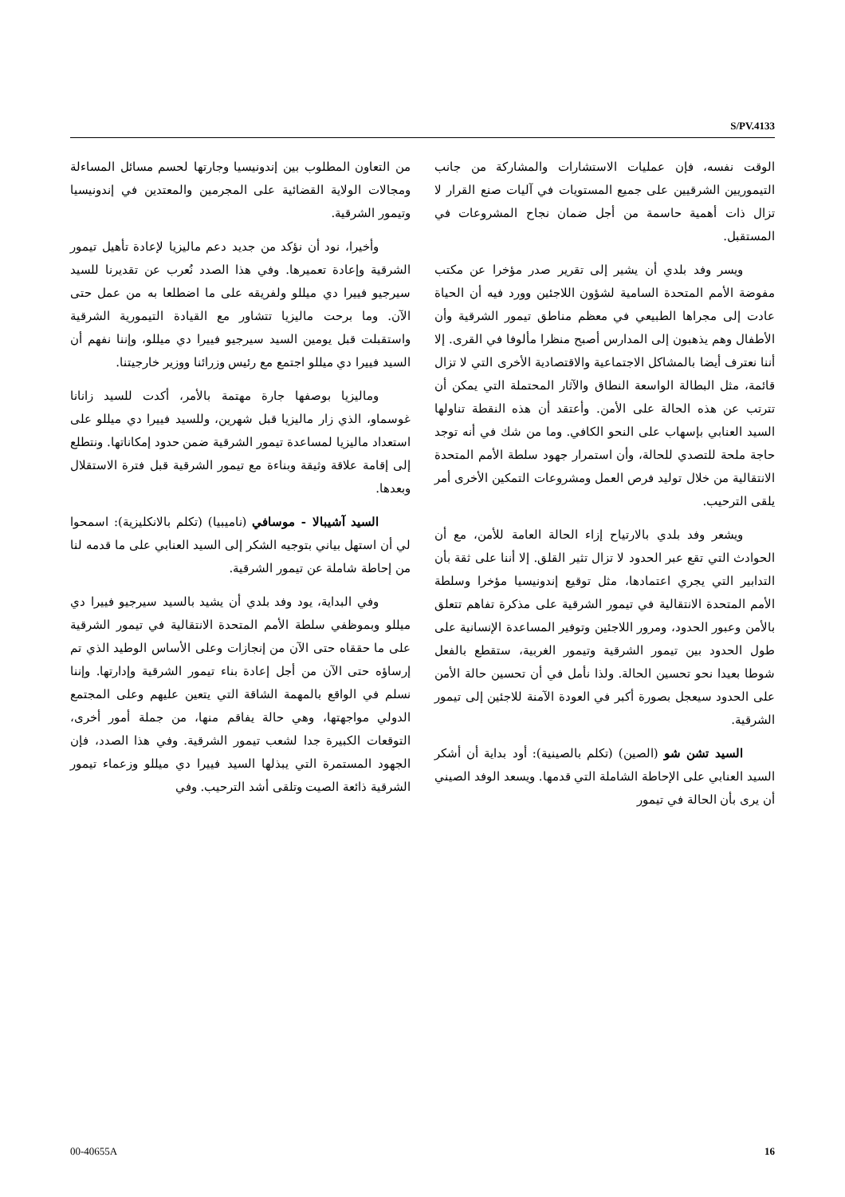S/PV.4133
من التعاون المطلوب بين إندونيسيا وجارتها لحسم مسائل المساءلة ومجالات الولاية القضائية على المجرمين والمعتدين في إندونيسيا وتيمور الشرقية.
وأخيرا، نود أن نؤكد من جديد دعم ماليزيا لإعادة تأهيل تيمور الشرقية وإعادة تعميرها. وفي هذا الصدد نُعرب عن تقديرنا للسيد سيرجيو فييرا دي ميللو ولفريقه على ما اضطلعا به من عمل حتى الآن. وما برحت ماليزيا تتشاور مع القيادة التيمورية الشرقية واستقبلت قبل يومين السيد سيرجيو فييرا دي ميللو، وإننا نفهم أن السيد فييرا دي ميللو اجتمع مع رئيس وزرائنا ووزير خارجيتنا.
وماليزيا بوصفها جارة مهتمة بالأمر، أكدت للسيد زانانا غوسماو، الذي زار ماليزيا قبل شهرين، وللسيد فييرا دي ميللو على استعداد ماليزيا لمساعدة تيمور الشرقية ضمن حدود إمكاناتها. ونتطلع إلى إقامة علاقة وثيقة وبناءة مع تيمور الشرقية قبل فترة الاستقلال وبعدها.
السيد آشيبالا - موسافي (ناميبيا) (تكلم بالانكليزية): اسمحوا لي أن استهل بياني بتوجيه الشكر إلى السيد العنابي على ما قدمه لنا من إحاطة شاملة عن تيمور الشرقية.
وفي البداية، يود وفد بلدي أن يشيد بالسيد سيرجيو فييرا دي ميللو وبموظفي سلطة الأمم المتحدة الانتقالية في تيمور الشرقية على ما حققاه حتى الآن من إنجازات وعلى الأساس الوطيد الذي تم إرساؤه حتى الآن من أجل إعادة بناء تيمور الشرقية وإدارتها. وإننا نسلم في الواقع بالمهمة الشاقة التي يتعين عليهم وعلى المجتمع الدولي مواجهتها، وهي حالة يفاقم منها، من جملة أمور أخرى، التوقعات الكبيرة جدا لشعب تيمور الشرقية. وفي هذا الصدد، فإن الجهود المستمرة التي يبذلها السيد فييرا دي ميللو وزعماء تيمور الشرقية ذائعة الصيت وتلقى أشد الترحيب. وفي
الوقت نفسه، فإن عمليات الاستشارات والمشاركة من جانب التيموريين الشرقيين على جميع المستويات في آليات صنع القرار لا تزال ذات أهمية حاسمة من أجل ضمان نجاح المشروعات في المستقبل.
ويسر وفد بلدي أن يشير إلى تقرير صدر مؤخرا عن مكتب مفوضة الأمم المتحدة السامية لشؤون اللاجئين وورد فيه أن الحياة عادت إلى مجراها الطبيعي في معظم مناطق تيمور الشرقية وأن الأطفال وهم يذهبون إلى المدارس أصبح منظرا مألوفا في القرى. إلا أننا نعترف أيضا بالمشاكل الاجتماعية والاقتصادية الأخرى التي لا تزال قائمة، مثل البطالة الواسعة النطاق والآثار المحتملة التي يمكن أن تترتب عن هذه الحالة على الأمن. وأعتقد أن هذه النقطة تناولها السيد العنابي بإسهاب على النحو الكافي. وما من شك في أنه توجد حاجة ملحة للتصدي للحالة، وأن استمرار جهود سلطة الأمم المتحدة الانتقالية من خلال توليد فرص العمل ومشروعات التمكين الأخرى أمر يلقى الترحيب.
ويشعر وفد بلدي بالارتياح إزاء الحالة العامة للأمن، مع أن الحوادث التي تقع عبر الحدود لا تزال تثير القلق. إلا أننا على ثقة بأن التدابير التي يجري اعتمادها، مثل توقيع إندونيسيا مؤخرا وسلطة الأمم المتحدة الانتقالية في تيمور الشرقية على مذكرة تفاهم تتعلق بالأمن وعبور الحدود، ومرور اللاجئين وتوفير المساعدة الإنسانية على طول الحدود بين تيمور الشرقية وتيمور الغربية، ستقطع بالفعل شوطا بعيدا نحو تحسين الحالة. ولذا نأمل في أن تحسين حالة الأمن على الحدود سيعجل بصورة أكبر في العودة الآمنة للاجئين إلى تيمور الشرقية.
السيد تشن شو (الصين) (تكلم بالصينية): أود بداية أن أشكر السيد العنابي على الإحاطة الشاملة التي قدمها. ويسعد الوفد الصيني أن يرى بأن الحالة في تيمور
00-40655A 16